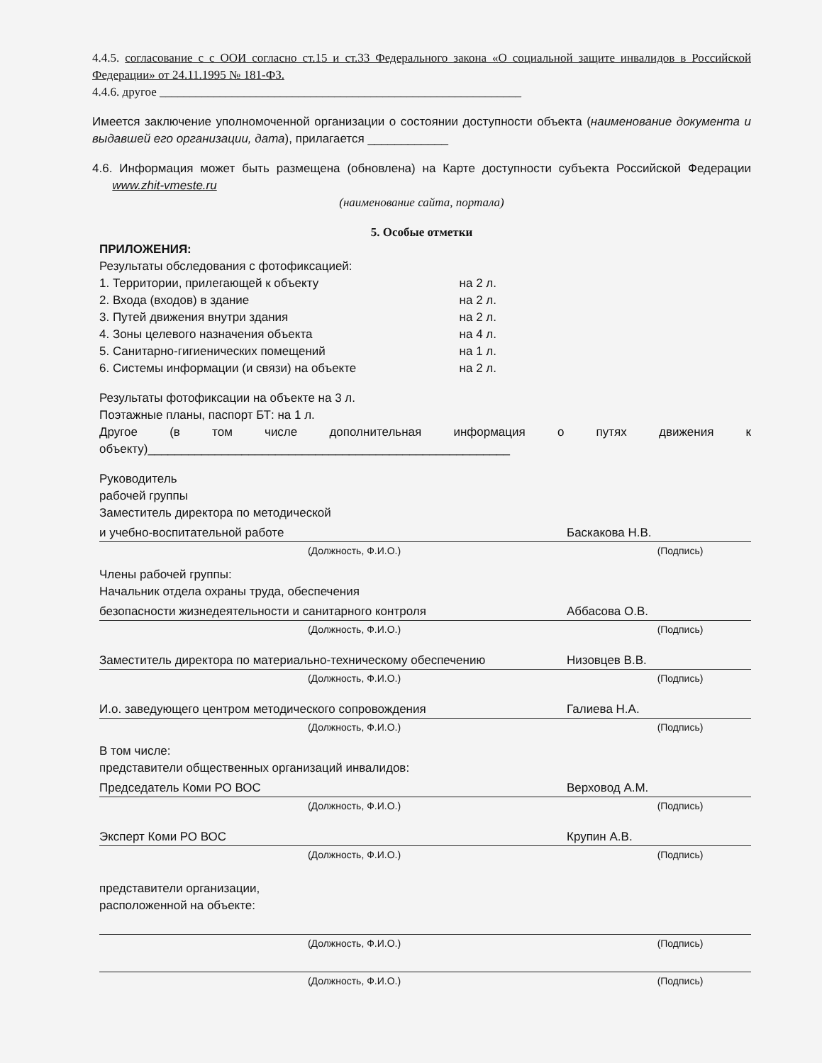4.4.5. согласование с с ООИ согласно ст.15 и ст.33 Федерального закона «О социальной защите инвалидов в Российской Федерации» от 24.11.1995 № 181-ФЗ.
4.4.6. другое ____________________________________________________________
Имеется заключение уполномоченной организации о состоянии доступности объекта (наименование документа и выдавшей его организации, дата), прилагается ____________
4.6. Информация может быть размещена (обновлена) на Карте доступности субъекта Российской Федерации www.zhit-vmeste.ru
(наименование сайта, портала)
5. Особые отметки
ПРИЛОЖЕНИЯ:
Результаты обследования с фотофиксацией:
1. Территории, прилегающей к объекту на 2 л.
2. Входа (входов) в здание на 2 л.
3. Путей движения внутри здания на 2 л.
4. Зоны целевого назначения объекта на 4 л.
5. Санитарно-гигиенических помещений на 1 л.
6. Системы информации (и связи) на объекте на 2 л.
Результаты фотофиксации на объекте на 3 л.
Поэтажные планы, паспорт БТ: на 1 л.
Другое (в том числе дополнительная информация о путях движения к объекту)______________________________________________________
Руководитель
рабочей группы
Заместитель директора по методической
и учебно-воспитательной работе Баскакова Н.В.
(Должность, Ф.И.О.) (Подпись)
Члены рабочей группы:
Начальник отдела охраны труда, обеспечения
безопасности жизнедеятельности и санитарного контроля Аббасова О.В.
(Должность, Ф.И.О.) (Подпись)
Заместитель директора по материально-техническому обеспечению Низовцев В.В.
(Должность, Ф.И.О.) (Подпись)
И.о. заведующего центром методического сопровождения Галиева Н.А.
(Должность, Ф.И.О.) (Подпись)
В том числе:
представители общественных организаций инвалидов:
Председатель Коми РО ВОС Верховод А.М.
(Должность, Ф.И.О.) (Подпись)
Эксперт Коми РО ВОС Крупин А.В.
(Должность, Ф.И.О.) (Подпись)
представители организации,
расположенной на объекте:
(Должность, Ф.И.О.) (Подпись)
(Должность, Ф.И.О.) (Подпись)